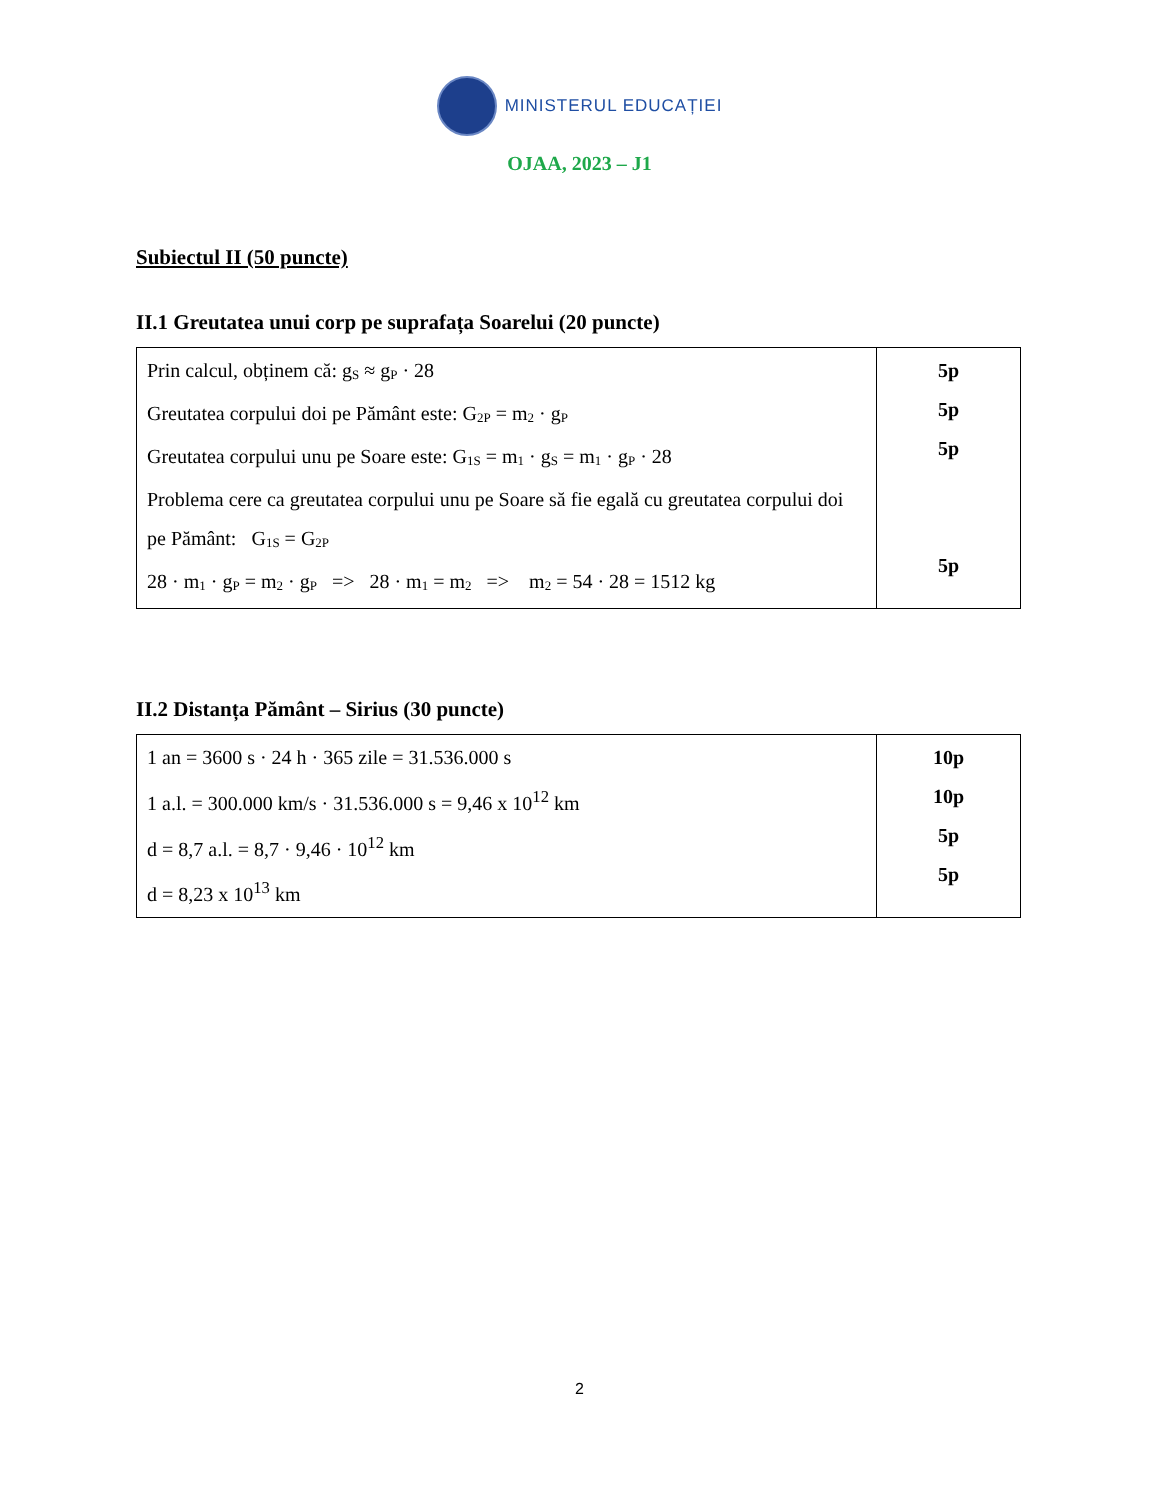MINISTERUL EDUCAȚIEI
OJAA, 2023 – J1
Subiectul II (50 puncte)
II.1 Greutatea unui corp pe suprafața Soarelui (20 puncte)
| Prin calcul, obținem că: g<sub>S</sub> ≈ g<sub>P</sub> · 28 Greutatea corpului doi pe Pământ este: G<sub>2P</sub> = m<sub>2</sub> · g<sub>P</sub> Greutatea corpului unu pe Soare este: G<sub>1S</sub> = m<sub>1</sub> · g<sub>S</sub> = m<sub>1</sub> · g<sub>P</sub> · 28 Problema cere ca greutatea corpului unu pe Soare să fie egală cu greutatea corpului doi pe Pământ: G<sub>1S</sub> = G<sub>2P</sub> 28 · m<sub>1</sub> · g<sub>P</sub> = m<sub>2</sub> · g<sub>P</sub> => 28 · m<sub>1</sub> = m<sub>2</sub> => m<sub>2</sub> = 54 · 28 = 1512 kg | 5p 5p 5p 5p |
II.2 Distanța Pământ – Sirius (30 puncte)
| 1 an = 3600 s · 24 h · 365 zile = 31.536.000 s 1 a.l. = 300.000 km/s · 31.536.000 s = 9,46 x 10<sup>12</sup> km d = 8,7 a.l. = 8,7 · 9,46 · 10<sup>12</sup> km d = 8,23 x 10<sup>13</sup> km | 10p 10p 5p 5p |
2